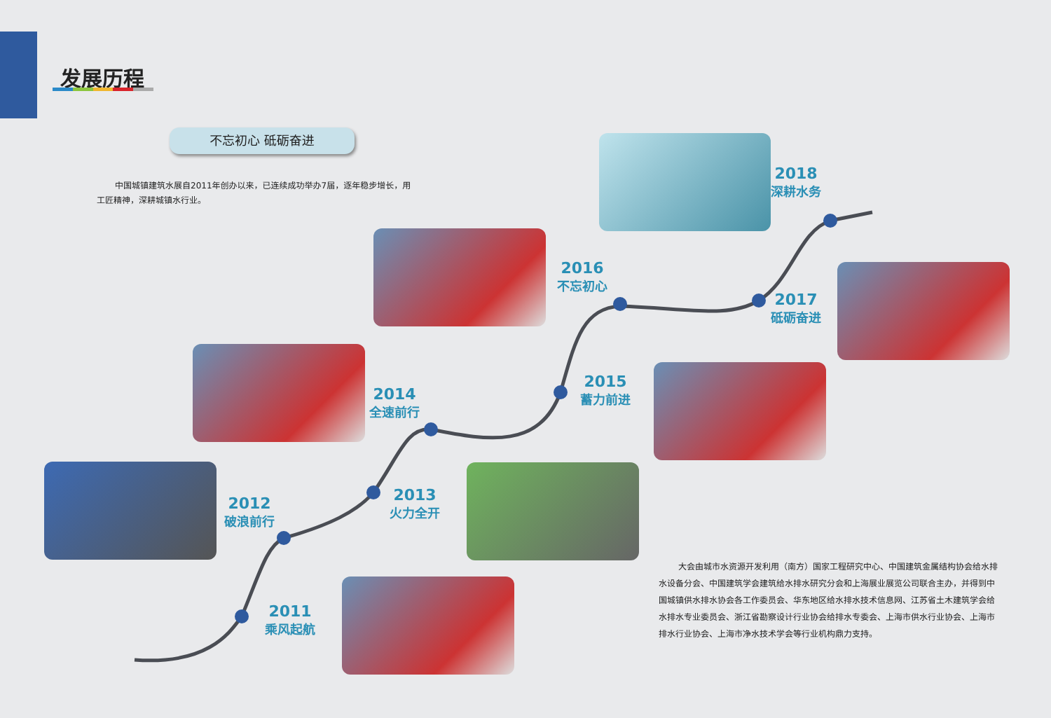发展历程
不忘初心 砥砺奋进
中国城镇建筑水展自2011年创办以来，已连续成功举办7届，逐年稳步增长，用工匠精神，深耕城镇水行业。
2018
深耕水务
2016
不忘初心
2017
砥砺奋进
2015
蓄力前进
2014
全速前行
2012
破浪前行
2013
火力全开
2011
乘风起航
大会由城市水资源开发利用（南方）国家工程研究中心、中国建筑金属结构协会给水排水设备分会、中国建筑学会建筑给水排水研究分会和上海展业展览公司联合主办，并得到中国城镇供水排水协会各工作委员会、华东地区给水排水技术信息网、江苏省土木建筑学会给水排水专业委员会、浙江省勘察设计行业协会给排水专委会、上海市供水行业协会、上海市排水行业协会、上海市净水技术学会等行业机构鼎力支持。